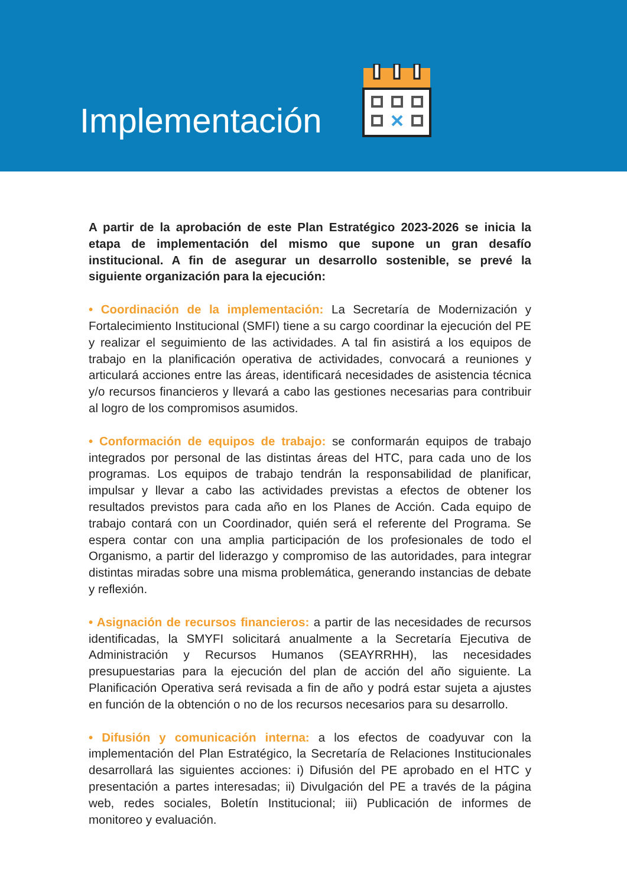Implementación
A partir de la aprobación de este Plan Estratégico 2023-2026 se inicia la etapa de implementación del mismo que supone un gran desafío institucional. A fin de asegurar un desarrollo sostenible, se prevé la siguiente organización para la ejecución:
• Coordinación de la implementación: La Secretaría de Modernización y Fortalecimiento Institucional (SMFI) tiene a su cargo coordinar la ejecución del PE y realizar el seguimiento de las actividades. A tal fin asistirá a los equipos de trabajo en la planificación operativa de actividades, convocará a reuniones y articulará acciones entre las áreas, identificará necesidades de asistencia técnica y/o recursos financieros y llevará a cabo las gestiones necesarias para contribuir al logro de los compromisos asumidos.
• Conformación de equipos de trabajo: se conformarán equipos de trabajo integrados por personal de las distintas áreas del HTC, para cada uno de los programas. Los equipos de trabajo tendrán la responsabilidad de planificar, impulsar y llevar a cabo las actividades previstas a efectos de obtener los resultados previstos para cada año en los Planes de Acción. Cada equipo de trabajo contará con un Coordinador, quién será el referente del Programa. Se espera contar con una amplia participación de los profesionales de todo el Organismo, a partir del liderazgo y compromiso de las autoridades, para integrar distintas miradas sobre una misma problemática, generando instancias de debate y reflexión.
• Asignación de recursos financieros: a partir de las necesidades de recursos identificadas, la SMYFI solicitará anualmente a la Secretaría Ejecutiva de Administración y Recursos Humanos (SEAYRRHH), las necesidades presupuestarias para la ejecución del plan de acción del año siguiente. La Planificación Operativa será revisada a fin de año y podrá estar sujeta a ajustes en función de la obtención o no de los recursos necesarios para su desarrollo.
• Difusión y comunicación interna: a los efectos de coadyuvar con la implementación del Plan Estratégico, la Secretaría de Relaciones Institucionales desarrollará las siguientes acciones: i) Difusión del PE aprobado en el HTC y presentación a partes interesadas; ii) Divulgación del PE a través de la página web, redes sociales, Boletín Institucional; iii) Publicación de informes de monitoreo y evaluación.